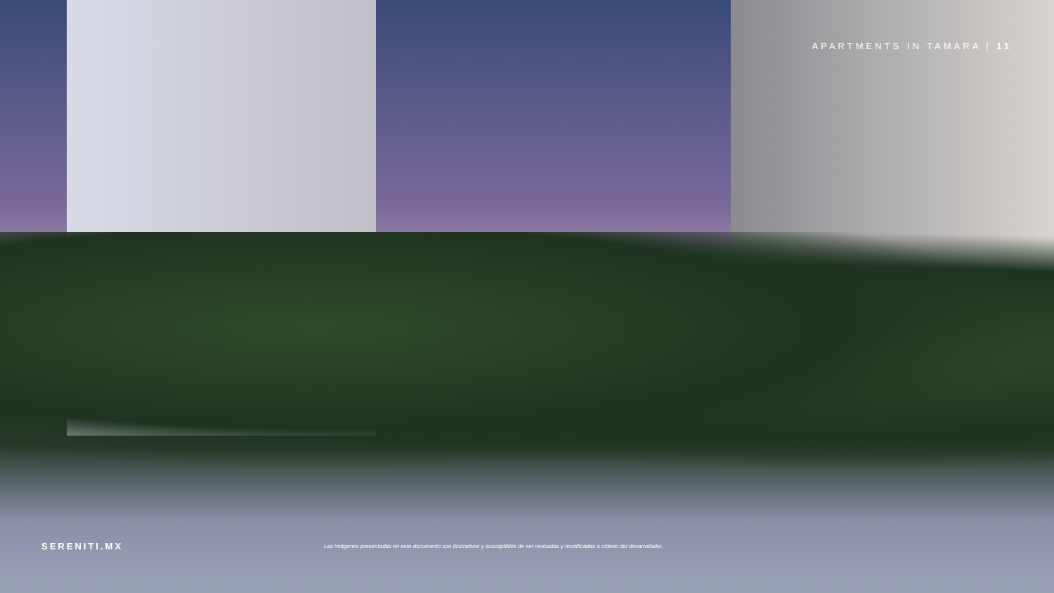APARTMENTS IN TAMARA | 11
SERENITI.MX
Las imágenes presentadas en este documento son ilustrativas y susceptibles de ser revisadas y modificadas a criterio del desarrollador.